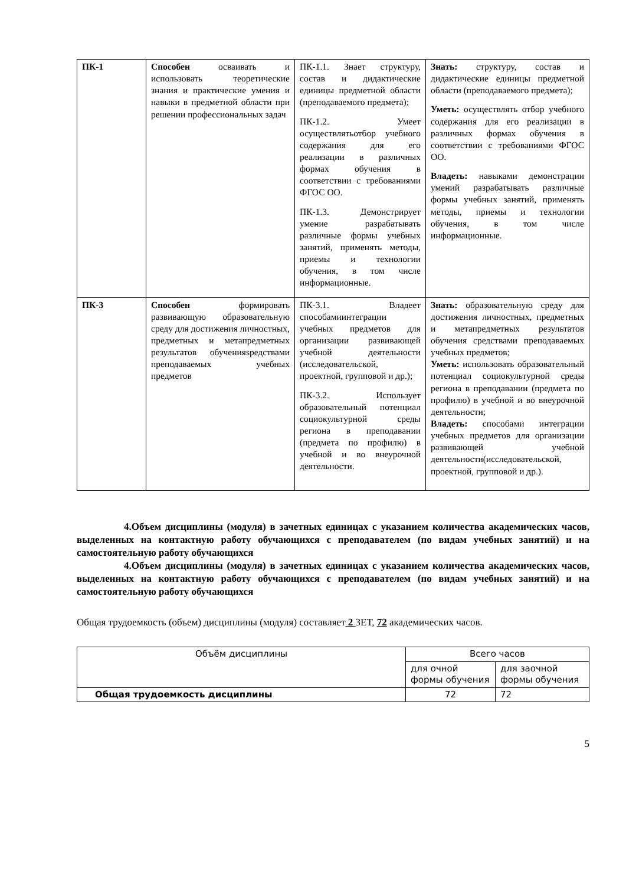| ПК-1 | Способен осваивать и использовать теоретические знания и практические умения и навыки в предметной области при решении профессиональных задач | ПК-1.1. Знает структуру, состав и дидактические единицы предметной области (преподаваемого предмета); ПК-1.2. Умеет осуществлятьотбор учебного содержания для его реализации в различных формах обучения в соответствии с требованиями ФГОС ОО. ПК-1.3. Демонстрирует умение разрабатывать различные формы учебных занятий, применять методы, приемы и технологии обучения, в том числе информационные. | Знать: структуру, состав и дидактические единицы предметной области (преподаваемого предмета); Уметь: осуществлять отбор учебного содержания для его реализации в различных формах обучения в соответствии с требованиями ФГОС ОО. Владеть: навыками демонстрации умений разрабатывать различные формы учебных занятий, применять методы, приемы и технологии обучения, в том числе информационные. |
| ПК-3 | Способен формировать развивающую образовательную среду для достижения личностных, предметных и метапредметных результатов обученияsредствами преподаваемых учебных предметов | ПК-3.1. Владеет способамиинтеграции учебных предметов для организации развивающей учебной деятельности (исследовательской, проектной, групповой и др.); ПК-3.2. Использует образовательный потенциал социокультурной среды региона в преподавании (предмета по профилю) в учебной и во внеурочной деятельности. | Знать: образовательную среду для достижения личностных, предметных и метапредметных результатов обучения средствами преподаваемых учебных предметов; Уметь: использовать образовательный потенциал социокультурной среды региона в преподавании (предмета по профилю) в учебной и во внеурочной деятельности; Владеть: способами интеграции учебных предметов для организации развивающей учебной деятельности(исследовательской, проектной, групповой и др.). |
4.Объем дисциплины (модуля) в зачетных единицах с указанием количества академических часов, выделенных на контактную работу обучающихся с преподавателем (по видам учебных занятий) и на самостоятельную работу обучающихся
4.Объем дисциплины (модуля) в зачетных единицах с указанием количества академических часов, выделенных на контактную работу обучающихся с преподавателем (по видам учебных занятий) и на самостоятельную работу обучающихся
Общая трудоемкость (объем) дисциплины (модуля) составляет 2 ЗЕТ, 72 академических часов.
| Объём дисциплины | Всего часов | |
| | для очной формы обучения | для заочной формы обучения |
| Общая трудоемкость дисциплины | 72 | 72 |
5